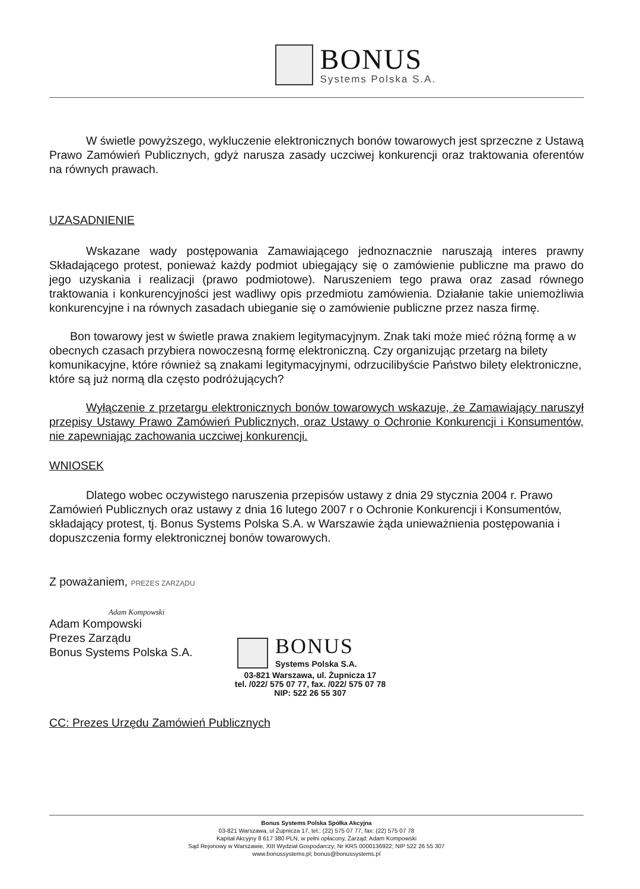BONUS
Systems Polska S.A.
W świetle powyższego, wykluczenie elektronicznych bonów towarowych jest sprzeczne z Ustawą Prawo Zamówień Publicznych, gdyż narusza zasady uczciwej konkurencji oraz traktowania oferentów na równych prawach.
UZASADNIENIE
Wskazane wady postępowania Zamawiającego jednoznacznie naruszają interes prawny Składającego protest, ponieważ każdy podmiot ubiegający się o zamówienie publiczne ma prawo do jego uzyskania i realizacji (prawo podmiotowe). Naruszeniem tego prawa oraz zasad równego traktowania i konkurencyjności jest wadliwy opis przedmiotu zamówienia. Działanie takie uniemożliwia konkurencyjne i na równych zasadach ubieganie się o zamówienie publiczne przez nasza firmę.
Bon towarowy jest w świetle prawa znakiem legitymacyjnym. Znak taki może mieć różną formę a w obecnych czasach przybiera nowoczesną formę elektroniczną. Czy organizując przetarg na bilety komunikacyjne, które również są znakami legitymacyjnymi, odrzucilibyście Państwo bilety elektroniczne, które są już normą dla często podróżujących?
Wyłączenie z przetargu elektronicznych bonów towarowych wskazuje, że Zamawiający naruszył przepisy Ustawy Prawo Zamówień Publicznych, oraz Ustawy o Ochronie Konkurencji i Konsumentów, nie zapewniając zachowania uczciwej konkurencji.
WNIOSEK
Dlatego wobec oczywistego naruszenia przepisów ustawy z dnia 29 stycznia 2004 r. Prawo Zamówień Publicznych oraz ustawy z dnia 16 lutego 2007 r o Ochronie Konkurencji i Konsumentów, składający protest, tj. Bonus Systems Polska S.A. w Warszawie żąda unieważnienia postępowania i dopuszczenia formy elektronicznej bonów towarowych.
Z poważaniem, PREZES ZARZĄDU
Adam Kompowski
Adam Kompowski
Prezes Zarządu
Bonus Systems Polska S.A.
BONUS
Systems Polska S.A.
03-821 Warszawa, ul. Żupnicza 17
tel. /022/ 575 07 77, fax. /022/ 575 07 78
NIP: 522 26 55 307
CC: Prezes Urzędu Zamówień Publicznych
Bonus Systems Polska Spółka Akcyjna
03-821 Warszawa, ul Żupnicza 17, tel.: (22) 575 07 77, fax: (22) 575 07 78
Kapitał Akcyjny 8 617 380 PLN, w pełni opłacony, Zarząd: Adam Kompowski
Sąd Rejonowy w Warszawie, XIII Wydział Gospodarczy; Nr KRS 0000136922; NIP 522 26 55 307
www.bonussystems.pl; bonus@bonussystems.pl